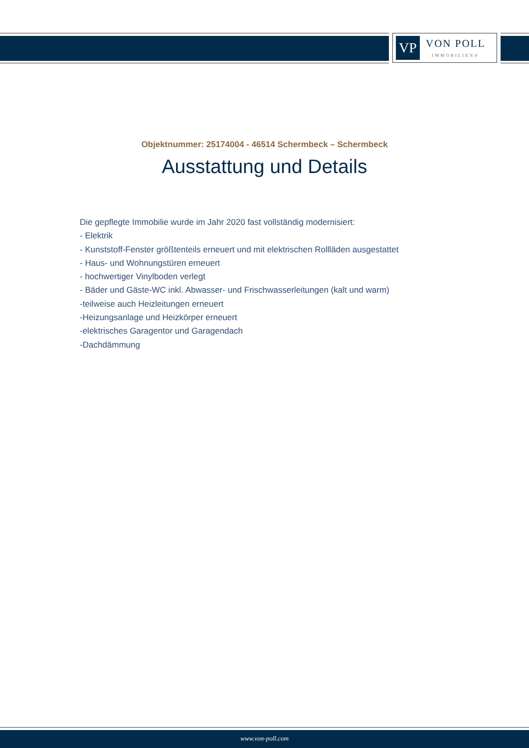VP
VON POLL
IMMOBILIEN®
Objektnummer: 25174004 - 46514 Schermbeck – Schermbeck
Ausstattung und Details
Die gepflegte Immobilie wurde im Jahr 2020 fast vollständig modernisiert:
- Elektrik
- Kunststoff-Fenster größtenteils erneuert und mit elektrischen Rollläden ausgestattet
- Haus- und Wohnungstüren erneuert
- hochwertiger Vinylboden verlegt
- Bäder und Gäste-WC inkl. Abwasser- und Frischwasserleitungen (kalt und warm)
-teilweise auch Heizleitungen erneuert
-Heizungsanlage und Heizkörper erneuert
-elektrisches Garagentor und Garagendach
-Dachdämmung
www.von-poll.com